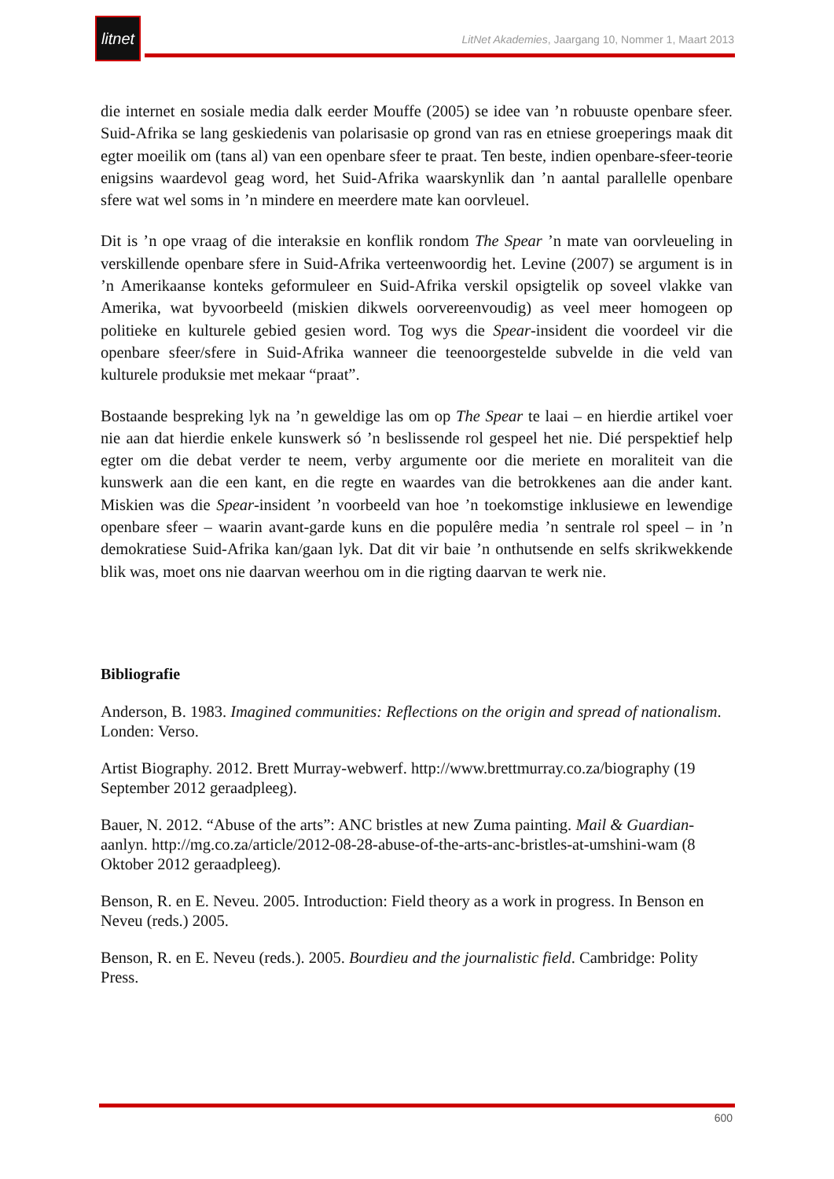litnet
LitNet Akademies, Jaargang 10, Nommer 1, Maart 2013
die internet en sosiale media dalk eerder Mouffe (2005) se idee van ’n robuuste openbare sfeer. Suid-Afrika se lang geskiedenis van polarisasie op grond van ras en etniese groeperings maak dit egter moeilik om (tans al) van een openbare sfeer te praat. Ten beste, indien openbare-sfeer-teorie enigsins waardevol geag word, het Suid-Afrika waarskynlik dan ’n aantal parallelle openbare sfere wat wel soms in ’n mindere en meerdere mate kan oorvleuel.
Dit is ’n ope vraag of die interaksie en konflik rondom The Spear ’n mate van oorvleueling in verskillende openbare sfere in Suid-Afrika verteenwoordig het. Levine (2007) se argument is in ’n Amerikaanse konteks geformuleer en Suid-Afrika verskil opsigtelik op soveel vlakke van Amerika, wat byvoorbeeld (miskien dikwels oorvereenvoudig) as veel meer homogeen op politieke en kulturele gebied gesien word. Tog wys die Spear-insident die voordeel vir die openbare sfeer/sfere in Suid-Afrika wanneer die teenoorgestelde subvelde in die veld van kulturele produksie met mekaar “praat”.
Bostaande bespreking lyk na ’n geweldige las om op The Spear te laai – en hierdie artikel voer nie aan dat hierdie enkele kunswerk só ’n beslissende rol gespeel het nie. Dié perspektief help egter om die debat verder te neem, verby argumente oor die meriete en moraliteit van die kunswerk aan die een kant, en die regte en waardes van die betrokkenes aan die ander kant. Miskien was die Spear-insident ’n voorbeeld van hoe ’n toekomstige inklusiewe en lewendige openbare sfeer – waarin avant-garde kuns en die populêre media ’n sentrale rol speel – in ’n demokratiese Suid-Afrika kan/gaan lyk. Dat dit vir baie ’n onthutsende en selfs skrikwekkende blik was, moet ons nie daarvan weerhou om in die rigting daarvan te werk nie.
Bibliografie
Anderson, B. 1983. Imagined communities: Reflections on the origin and spread of nationalism. Londen: Verso.
Artist Biography. 2012. Brett Murray-webwerf. http://www.brettmurray.co.za/biography (19 September 2012 geraadpleeg).
Bauer, N. 2012. “Abuse of the arts”: ANC bristles at new Zuma painting. Mail & Guardian-aanlyn. http://mg.co.za/article/2012-08-28-abuse-of-the-arts-anc-bristles-at-umshini-wam (8 Oktober 2012 geraadpleeg).
Benson, R. en E. Neveu. 2005. Introduction: Field theory as a work in progress. In Benson en Neveu (reds.) 2005.
Benson, R. en E. Neveu (reds.). 2005. Bourdieu and the journalistic field. Cambridge: Polity Press.
600